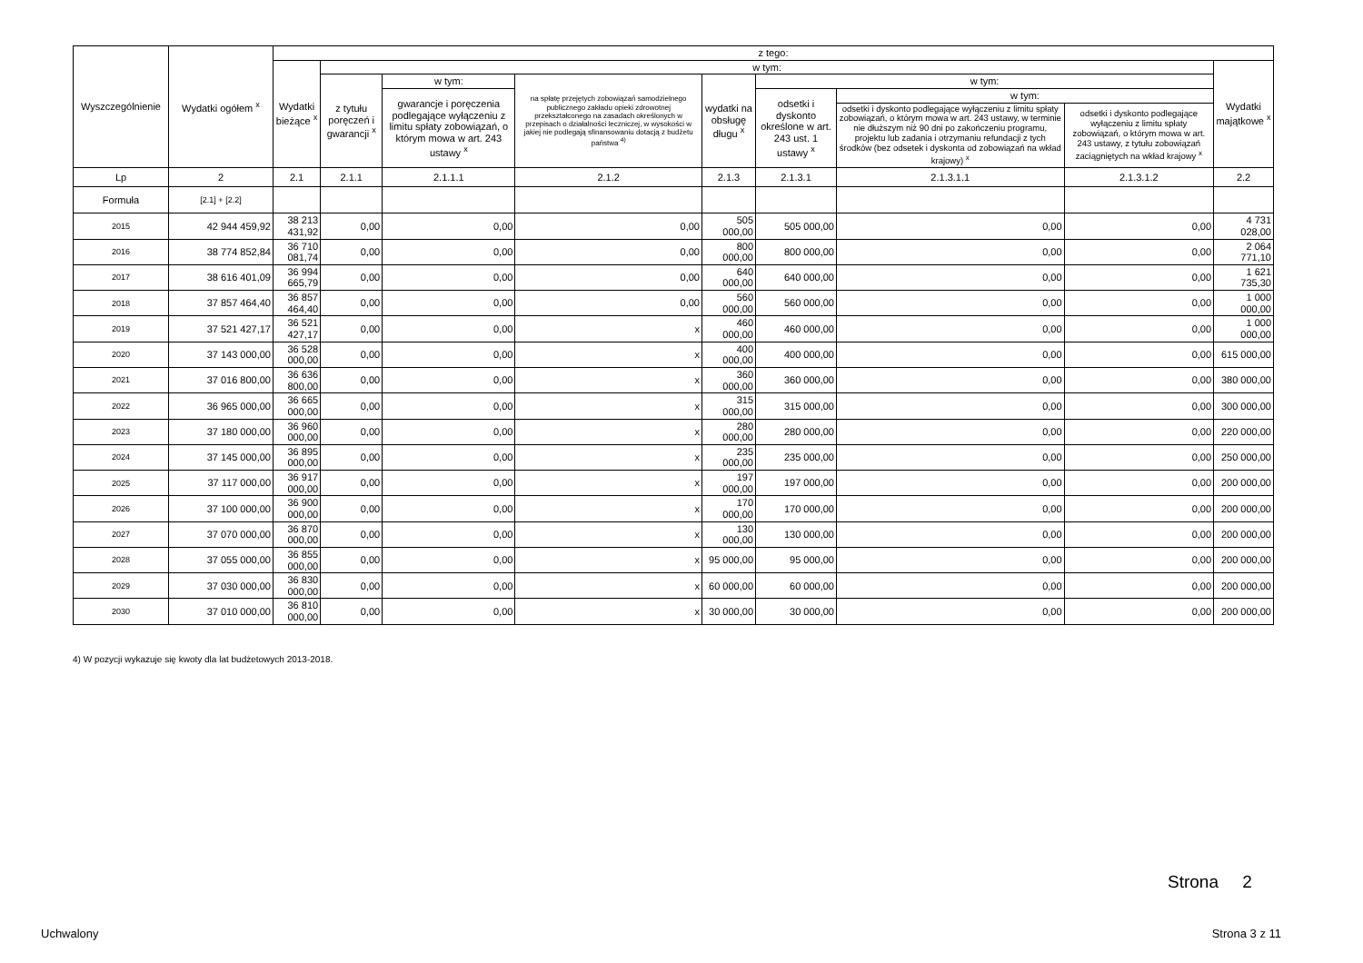| Wyszczególnienie | Wydatki ogółem <sup>x</sup> | z tego: | | | | | | | | |
| --- | --- | --- | --- | --- | --- | --- | --- | --- | --- | --- |
| | | Wydatki bieżące <sup>x</sup> | w tym: | | | | | | | Wydatki majątkowe <sup>x</sup> |
| | | | z tytułu poręczeń i gwarancji <sup>x</sup> | w tym: | na spłatę przejętych zobowiązań samodzielnego publicznego zakładu opieki zdrowotnej przekształconego na zasadach określonych w przepisach o działalności leczniczej, w wysokości w jakiej nie podlegają sfinansowaniu dotacją z budżetu państwa <sup>4)</sup> | wydatki na obsługę długu <sup>x</sup> | w tym: | | | |
| | | | | gwarancje i poręczenia podlegające wyłączeniu z limitu spłaty zobowiązań, o którym mowa w art. 243 ustawy <sup>x</sup> | | | odsetki i dyskonto określone w art. 243 ust. 1 ustawy <sup>x</sup> | w tym: | | |
| | | | | | | | | odsetki i dyskonto podlegające wyłączeniu z limitu spłaty zobowiązań, o którym mowa w art. 243 ustawy, w terminie nie dłuższym niż 90 dni po zakończeniu programu, projektu lub zadania i otrzymaniu refundacji z tych środków (bez odsetek i dyskonta od zobowiązań na wkład krajowy) <sup>x</sup> | odsetki i dyskonto podlegające wyłączeniu z limitu spłaty zobowiązań, o którym mowa w art. 243 ustawy, z tytułu zobowiązań zaciągniętych na wkład krajowy <sup>x</sup> | |
| Lp | 2 | 2.1 | 2.1.1 | 2.1.1.1 | 2.1.2 | 2.1.3 | 2.1.3.1 | 2.1.3.1.1 | 2.1.3.1.2 | 2.2 |
| Formuła | [2.1] + [2.2] | | | | | | | | | |
| 2015 | 42 944 459,92 | 38 213 431,92 | 0,00 | 0,00 | 0,00 | 505 000,00 | 505 000,00 | 0,00 | 0,00 | 4 731 028,00 |
| 2016 | 38 774 852,84 | 36 710 081,74 | 0,00 | 0,00 | 0,00 | 800 000,00 | 800 000,00 | 0,00 | 0,00 | 2 064 771,10 |
| 2017 | 38 616 401,09 | 36 994 665,79 | 0,00 | 0,00 | 0,00 | 640 000,00 | 640 000,00 | 0,00 | 0,00 | 1 621 735,30 |
| 2018 | 37 857 464,40 | 36 857 464,40 | 0,00 | 0,00 | 0,00 | 560 000,00 | 560 000,00 | 0,00 | 0,00 | 1 000 000,00 |
| 2019 | 37 521 427,17 | 36 521 427,17 | 0,00 | 0,00 | x | 460 000,00 | 460 000,00 | 0,00 | 0,00 | 1 000 000,00 |
| 2020 | 37 143 000,00 | 36 528 000,00 | 0,00 | 0,00 | x | 400 000,00 | 400 000,00 | 0,00 | 0,00 | 615 000,00 |
| 2021 | 37 016 800,00 | 36 636 800,00 | 0,00 | 0,00 | x | 360 000,00 | 360 000,00 | 0,00 | 0,00 | 380 000,00 |
| 2022 | 36 965 000,00 | 36 665 000,00 | 0,00 | 0,00 | x | 315 000,00 | 315 000,00 | 0,00 | 0,00 | 300 000,00 |
| 2023 | 37 180 000,00 | 36 960 000,00 | 0,00 | 0,00 | x | 280 000,00 | 280 000,00 | 0,00 | 0,00 | 220 000,00 |
| 2024 | 37 145 000,00 | 36 895 000,00 | 0,00 | 0,00 | x | 235 000,00 | 235 000,00 | 0,00 | 0,00 | 250 000,00 |
| 2025 | 37 117 000,00 | 36 917 000,00 | 0,00 | 0,00 | x | 197 000,00 | 197 000,00 | 0,00 | 0,00 | 200 000,00 |
| 2026 | 37 100 000,00 | 36 900 000,00 | 0,00 | 0,00 | x | 170 000,00 | 170 000,00 | 0,00 | 0,00 | 200 000,00 |
| 2027 | 37 070 000,00 | 36 870 000,00 | 0,00 | 0,00 | x | 130 000,00 | 130 000,00 | 0,00 | 0,00 | 200 000,00 |
| 2028 | 37 055 000,00 | 36 855 000,00 | 0,00 | 0,00 | x | 95 000,00 | 95 000,00 | 0,00 | 0,00 | 200 000,00 |
| 2029 | 37 030 000,00 | 36 830 000,00 | 0,00 | 0,00 | x | 60 000,00 | 60 000,00 | 0,00 | 0,00 | 200 000,00 |
| 2030 | 37 010 000,00 | 36 810 000,00 | 0,00 | 0,00 | x | 30 000,00 | 30 000,00 | 0,00 | 0,00 | 200 000,00 |
4) W pozycji wykazuje się kwoty dla lat budżetowych 2013-2018.
Strona 2
Uchwalony Strona 3 z 11